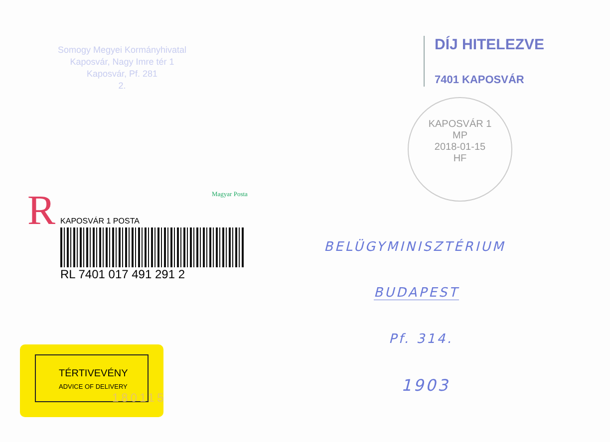Somogy Megyei Kormányhivatal
Kaposvár, Nagy Imre tér 1
Kaposvár, Pf. 281
2.
DÍJ HITELEZVE
7401 KAPOSVÁR
KAPOSVÁR 1
MP
2018-01-15
HF
Magyar Posta
R
KAPOSVÁR 1 POSTA
RL 7401 017 491 291 2
BELÜGYMINISZTÉRIUM
BUDAPEST
Pf. 314.
1903
TÉRTIVEVÉNY
ADVICE OF DELIVERY
180115